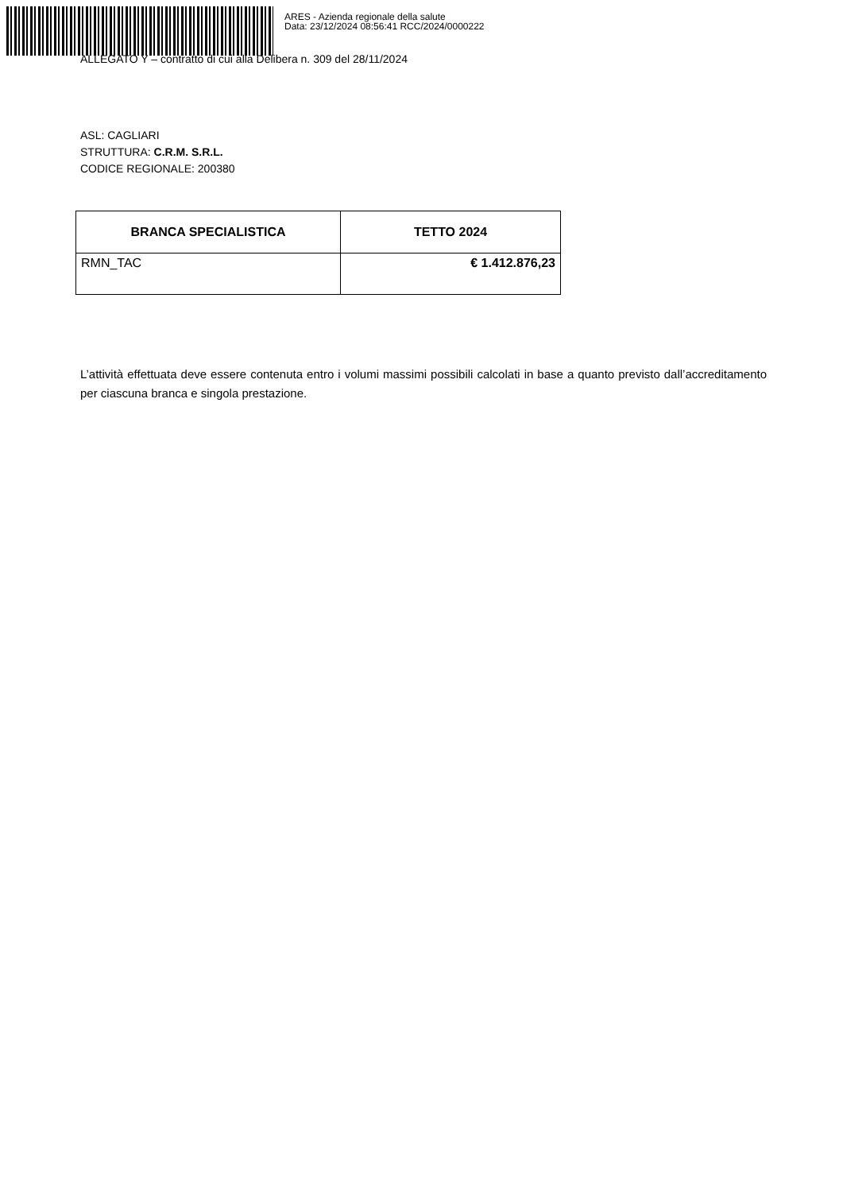ARES - Azienda regionale della salute
Data: 23/12/2024 08:56:41 RCC/2024/0000222
ALLEGATO Y – contratto di cui alla Delibera n. 309 del 28/11/2024
ASL: CAGLIARI
STRUTTURA: C.R.M. S.R.L.
CODICE REGIONALE: 200380
| BRANCA SPECIALISTICA | TETTO 2024 |
| --- | --- |
| RMN_TAC | € 1.412.876,23 |
L’attività effettuata deve essere contenuta entro i volumi massimi possibili calcolati in base a quanto previsto dall’accreditamento per ciascuna branca e singola prestazione.